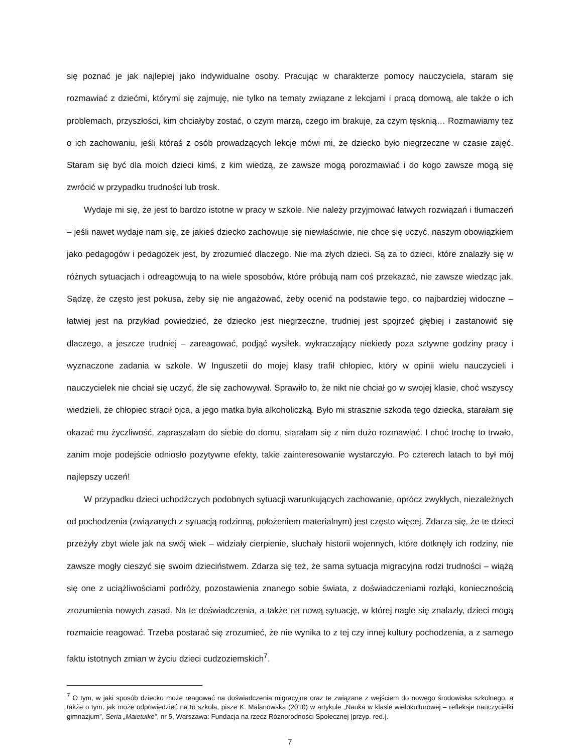się poznać je jak najlepiej jako indywidualne osoby. Pracując w charakterze pomocy nauczyciela, staram się rozmawiać z dziećmi, którymi się zajmuję, nie tylko na tematy związane z lekcjami i pracą domową, ale także o ich problemach, przyszłości, kim chciałyby zostać, o czym marzą, czego im brakuje, za czym tęsknią… Rozmawiamy też o ich zachowaniu, jeśli któraś z osób prowadzących lekcje mówi mi, że dziecko było niegrzeczne w czasie zajęć. Staram się być dla moich dzieci kimś, z kim wiedzą, że zawsze mogą porozmawiać i do kogo zawsze mogą się zwrócić w przypadku trudności lub trosk.
Wydaje mi się, że jest to bardzo istotne w pracy w szkole. Nie należy przyjmować łatwych rozwiązań i tłumaczeń – jeśli nawet wydaje nam się, że jakieś dziecko zachowuje się niewłaściwie, nie chce się uczyć, naszym obowiązkiem jako pedagogów i pedagożek jest, by zrozumieć dlaczego. Nie ma złych dzieci. Są za to dzieci, które znalazły się w różnych sytuacjach i odreagowują to na wiele sposobów, które próbują nam coś przekazać, nie zawsze wiedząc jak. Sądzę, że często jest pokusa, żeby się nie angażować, żeby ocenić na podstawie tego, co najbardziej widoczne – łatwiej jest na przykład powiedzieć, że dziecko jest niegrzeczne, trudniej jest spojrzeć głębiej i zastanowić się dlaczego, a jeszcze trudniej – zareagować, podjąć wysiłek, wykraczający niekiedy poza sztywne godziny pracy i wyznaczone zadania w szkole. W Inguszetii do mojej klasy trafił chłopiec, który w opinii wielu nauczycieli i nauczycielek nie chciał się uczyć, źle się zachowywał. Sprawiło to, że nikt nie chciał go w swojej klasie, choć wszyscy wiedzieli, że chłopiec stracił ojca, a jego matka była alkoholiczką. Było mi strasznie szkoda tego dziecka, starałam się okazać mu życzliwość, zapraszałam do siebie do domu, starałam się z nim dużo rozmawiać. I choć trochę to trwało, zanim moje podejście odniosło pozytywne efekty, takie zainteresowanie wystarczyło. Po czterech latach to był mój najlepszy uczeń!
W przypadku dzieci uchodźczych podobnych sytuacji warunkujących zachowanie, oprócz zwykłych, niezależnych od pochodzenia (związanych z sytuacją rodzinną, położeniem materialnym) jest często więcej. Zdarza się, że te dzieci przeżyły zbyt wiele jak na swój wiek – widziały cierpienie, słuchały historii wojennych, które dotknęły ich rodziny, nie zawsze mogły cieszyć się swoim dzieciństwem. Zdarza się też, że sama sytuacja migracyjna rodzi trudności – wiążą się one z uciążliwościami podróży, pozostawienia znanego sobie świata, z doświadczeniami rozłąki, koniecznością zrozumienia nowych zasad. Na te doświadczenia, a także na nową sytuację, w której nagle się znalazły, dzieci mogą rozmaicie reagować. Trzeba postarać się zrozumieć, że nie wynika to z tej czy innej kultury pochodzenia, a z samego faktu istotnych zmian w życiu dzieci cudzoziemskich<sup>7</sup>.
<sup>7</sup> O tym, w jaki sposób dziecko może reagować na doświadczenia migracyjne oraz te związane z wejściem do nowego środowiska szkolnego, a także o tym, jak może odpowiedzieć na to szkoła, pisze K. Malanowska (2010) w artykule „Nauka w klasie wielokulturowej – refleksje nauczycielki gimnazjum”, Seria „Maietuike”, nr 5, Warszawa: Fundacja na rzecz Różnorodności Społecznej [przyp. red.].
7